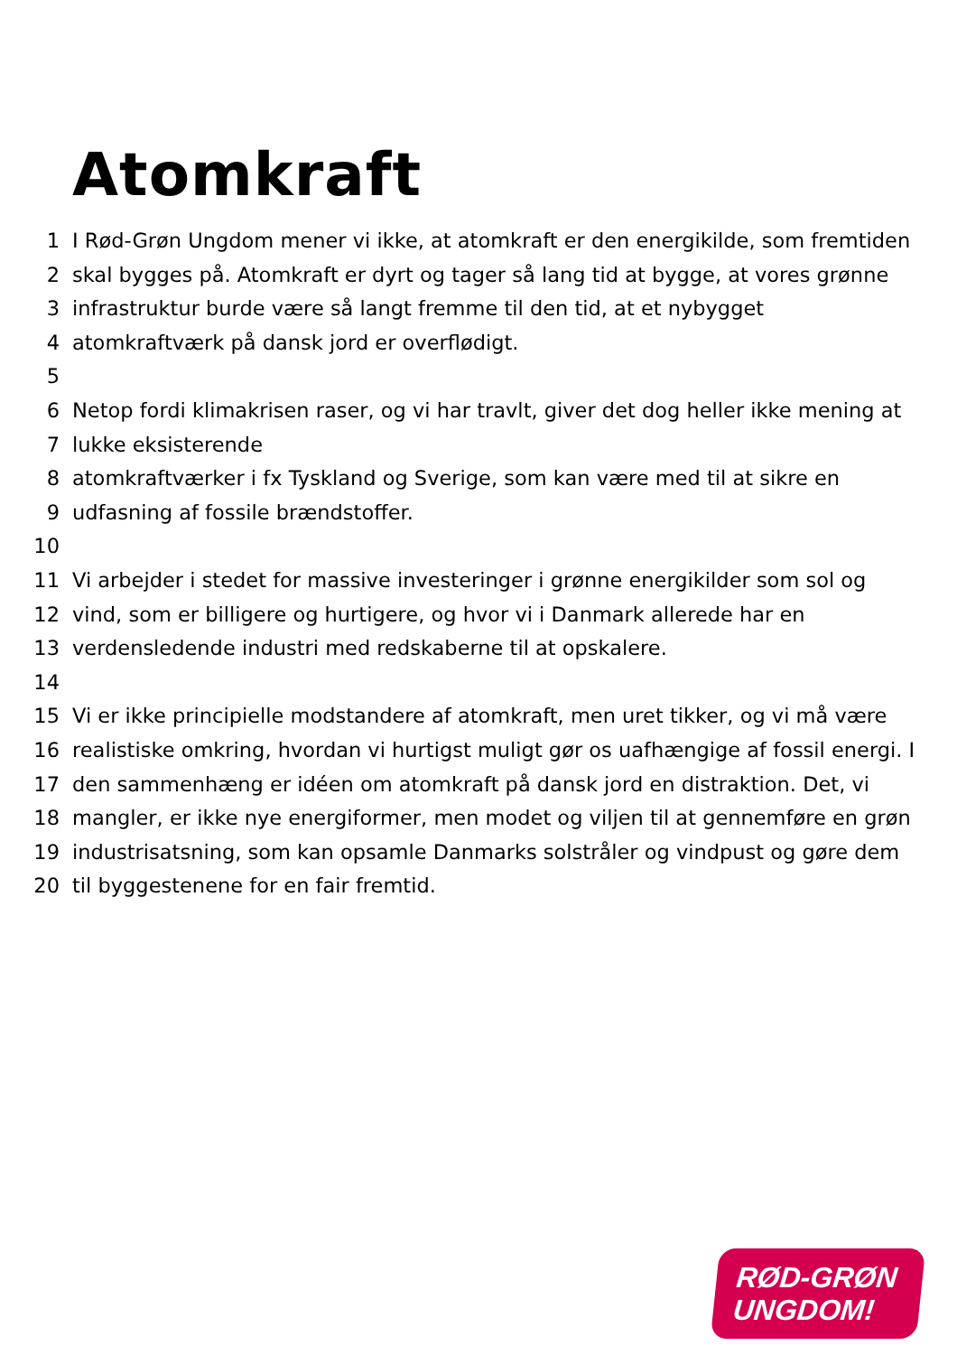Atomkraft
1 I Rød-Grøn Ungdom mener vi ikke, at atomkraft er den energikilde, som fremtiden
2 skal bygges på. Atomkraft er dyrt og tager så lang tid at bygge, at vores grønne
3 infrastruktur burde være så langt fremme til den tid, at et nybygget
4 atomkraftværk på dansk jord er overflødigt.
5
6 Netop fordi klimakrisen raser, og vi har travlt, giver det dog heller ikke mening at
7 lukke eksisterende
8 atomkraftværker i fx Tyskland og Sverige, som kan være med til at sikre en
9 udfasning af fossile brændstoffer.
10
11 Vi arbejder i stedet for massive investeringer i grønne energikilder som sol og
12 vind, som er billigere og hurtigere, og hvor vi i Danmark allerede har en
13 verdensledende industri med redskaberne til at opskalere.
14
15 Vi er ikke principielle modstandere af atomkraft, men uret tikker, og vi må være
16 realistiske omkring, hvordan vi hurtigst muligt gør os uafhængige af fossil energi. I
17 den sammenhæng er idéen om atomkraft på dansk jord en distraktion. Det, vi
18 mangler, er ikke nye energiformer, men modet og viljen til at gennemføre en grøn
19 industrisatsning, som kan opsamle Danmarks solstråler og vindpust og gøre dem
20 til byggestenene for en fair fremtid.
RØD-GRØN
UNGDOM!